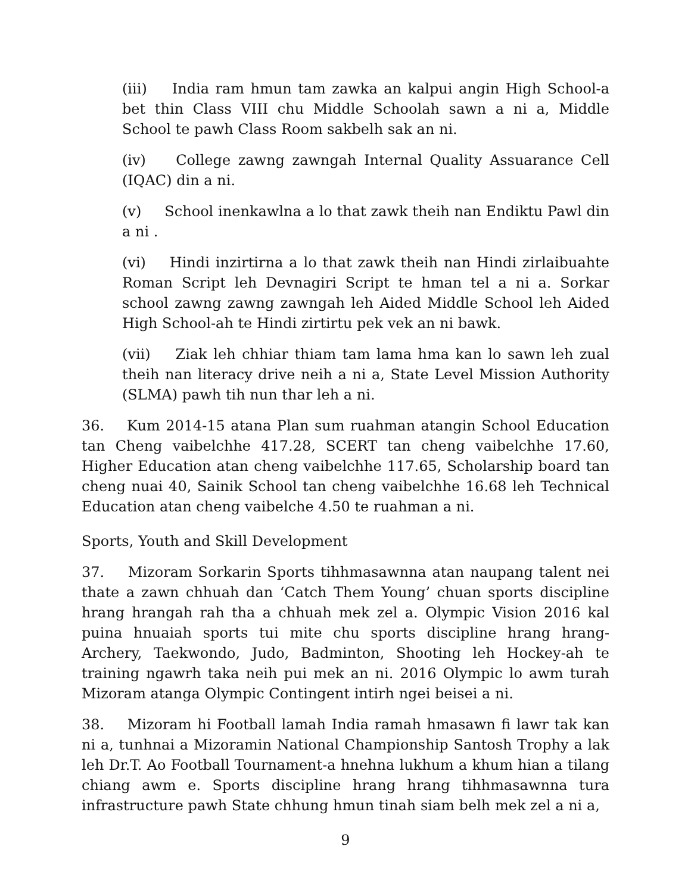(iii) India ram hmun tam zawka an kalpui angin High School-a bet thin Class VIII chu Middle Schoolah sawn a ni a, Middle School te pawh Class Room sakbelh sak an ni.
(iv) College zawng zawngah Internal Quality Assuarance Cell (IQAC) din a ni.
(v) School inenkawlna a lo that zawk theih nan Endiktu Pawl din a ni .
(vi) Hindi inzirtirna a lo that zawk theih nan Hindi zirlaibuahte Roman Script leh Devnagiri Script te hman tel a ni a. Sorkar school zawng zawng zawngah leh Aided Middle School leh Aided High School-ah te Hindi zirtirtu pek vek an ni bawk.
(vii) Ziak leh chhiar thiam tam lama hma kan lo sawn leh zual theih nan literacy drive neih a ni a, State Level Mission Authority (SLMA) pawh tih nun thar leh a ni.
36. Kum 2014-15 atana Plan sum ruahman atangin School Education tan Cheng vaibelchhe 417.28, SCERT tan cheng vaibelchhe 17.60, Higher Education atan cheng vaibelchhe 117.65, Scholarship board tan cheng nuai 40, Sainik School tan cheng vaibelchhe 16.68 leh Technical Education atan cheng vaibelche 4.50 te ruahman a ni.
Sports, Youth and Skill Development
37. Mizoram Sorkarin Sports tihhmasawnna atan naupang talent nei thate a zawn chhuah dan ‘Catch Them Young’ chuan sports discipline hrang hrangah rah tha a chhuah mek zel a. Olympic Vision 2016 kal puina hnuaiah sports tui mite chu sports discipline hrang hrang-Archery, Taekwondo, Judo, Badminton, Shooting leh Hockey-ah te training ngawrh taka neih pui mek an ni. 2016 Olympic lo awm turah Mizoram atanga Olympic Contingent intirh ngei beisei a ni.
38. Mizoram hi Football lamah India ramah hmasawn fi lawr tak kan ni a, tunhnai a Mizoramin National Championship Santosh Trophy a lak leh Dr.T. Ao Football Tournament-a hnehna lukhum a khum hian a tilang chiang awm e. Sports discipline hrang hrang tihhmasawnna tura infrastructure pawh State chhung hmun tinah siam belh mek zel a ni a,
9